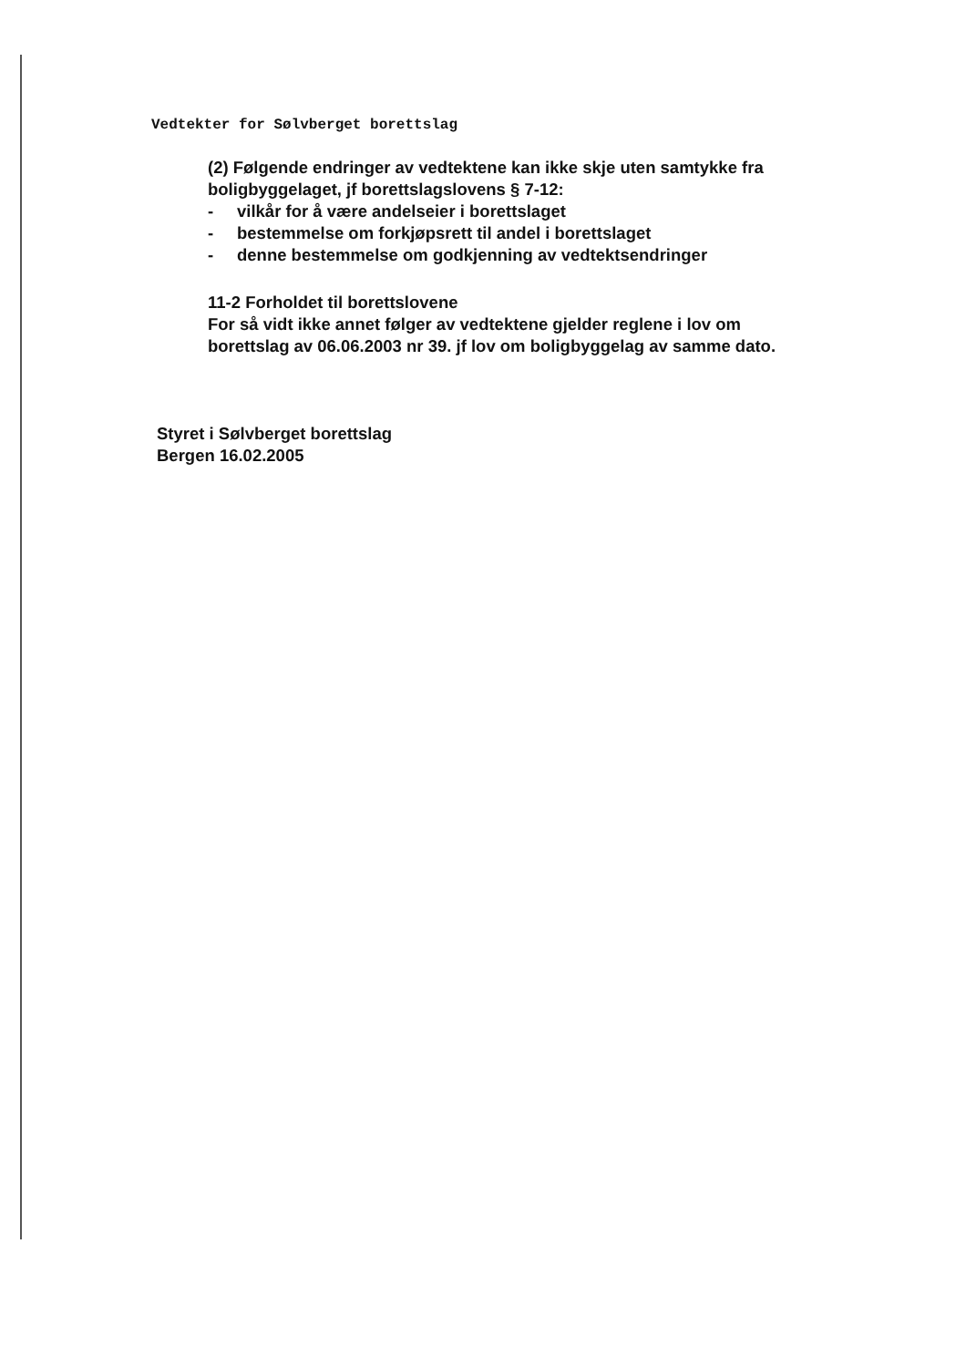Vedtekter for Sølvberget borettslag
(2) Følgende endringer av vedtektene kan ikke skje uten samtykke fra boligbyggelaget, jf borettslagslovens § 7-12:
- vilkår for å være andelseier i borettslaget
- bestemmelse om forkjøpsrett til andel i borettslaget
- denne bestemmelse om godkjenning av vedtektsendringer
11-2 Forholdet til borettslovene
For så vidt ikke annet følger av vedtektene gjelder reglene i lov om borettslag av 06.06.2003 nr 39. jf lov om boligbyggelag av samme dato.
Styret i Sølvberget borettslag
Bergen 16.02.2005